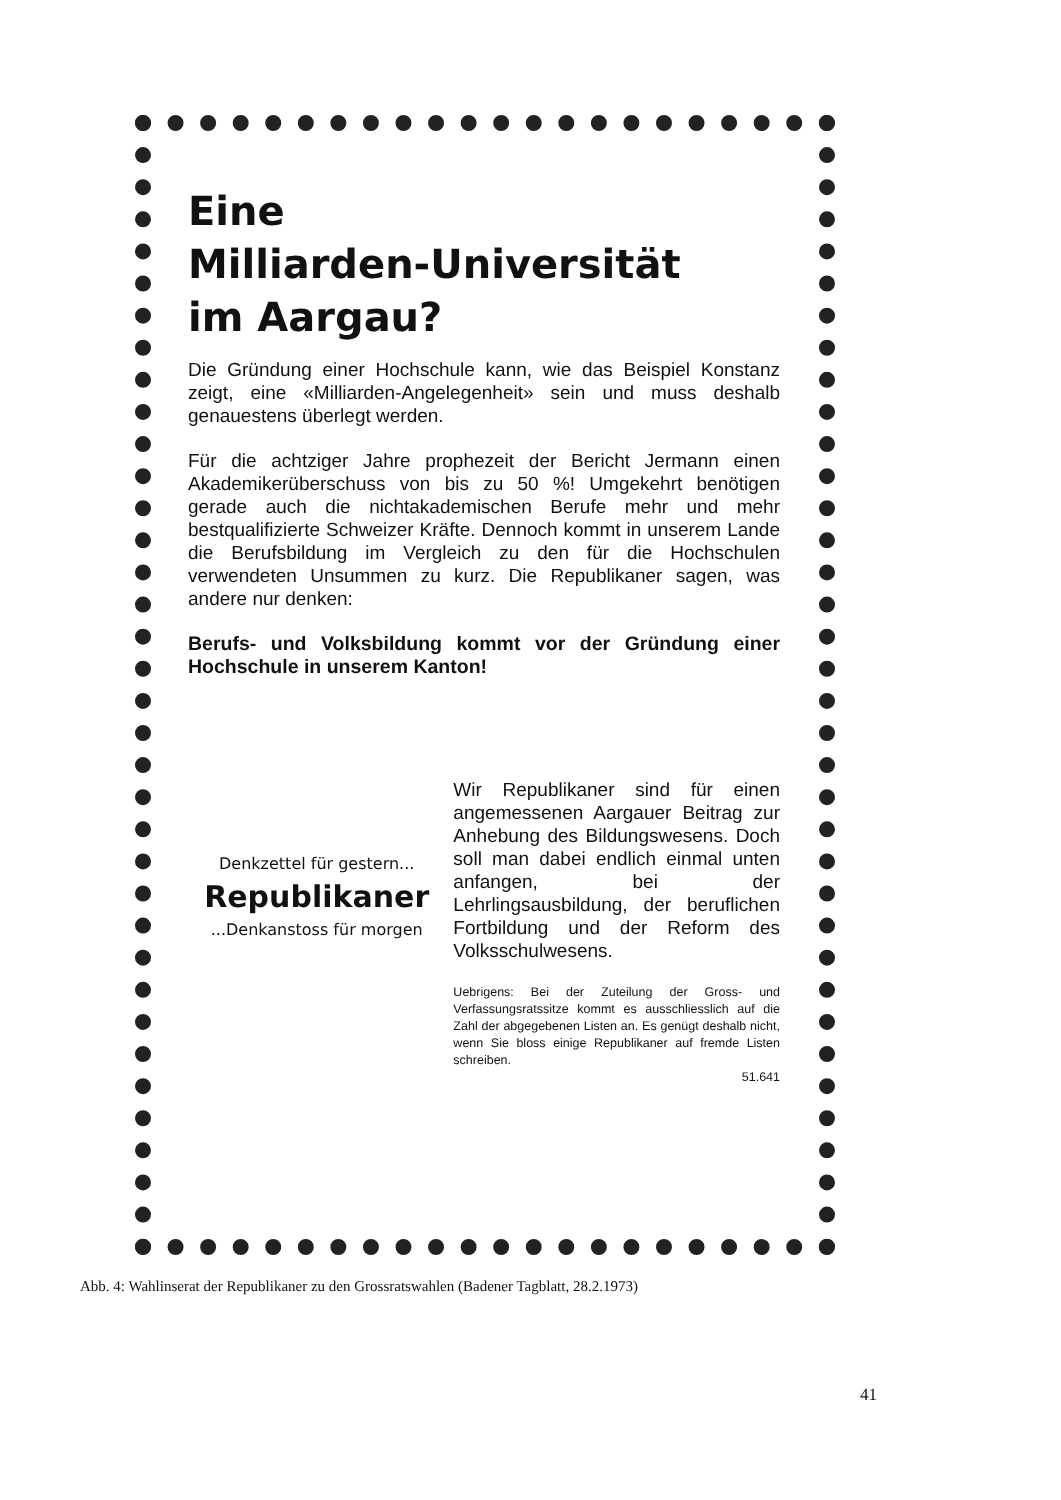Eine
Milliarden-Universität
im Aargau?
Die Gründung einer Hochschule kann, wie das Beispiel Konstanz zeigt, eine «Milliarden-Angelegenheit» sein und muss deshalb genauestens überlegt werden.
Für die achtziger Jahre prophezeit der Bericht Jermann einen Akademikerüberschuss von bis zu 50 %! Umgekehrt benötigen gerade auch die nichtakademischen Berufe mehr und mehr bestqualifizierte Schweizer Kräfte. Dennoch kommt in unserem Lande die Berufsbildung im Vergleich zu den für die Hochschulen verwendeten Unsummen zu kurz. Die Republikaner sagen, was andere nur denken:
Berufs- und Volksbildung kommt vor der Gründung einer Hochschule in unserem Kanton!
Denkzettel für gestern...
Republikaner
...Denkanstoss für morgen
Wir Republikaner sind für einen angemessenen Aargauer Beitrag zur Anhebung des Bildungswesens. Doch soll man dabei endlich einmal unten anfangen, bei der Lehrlingsausbildung, der beruflichen Fortbildung und der Reform des Volksschulwesens.
Uebrigens: Bei der Zuteilung der Gross- und Verfassungsratssitze kommt es ausschliesslich auf die Zahl der abgegebenen Listen an. Es genügt deshalb nicht, wenn Sie bloss einige Republikaner auf fremde Listen schreiben.
51.641
Abb. 4: Wahlinserat der Republikaner zu den Grossratswahlen (Badener Tagblatt, 28.2.1973)
41